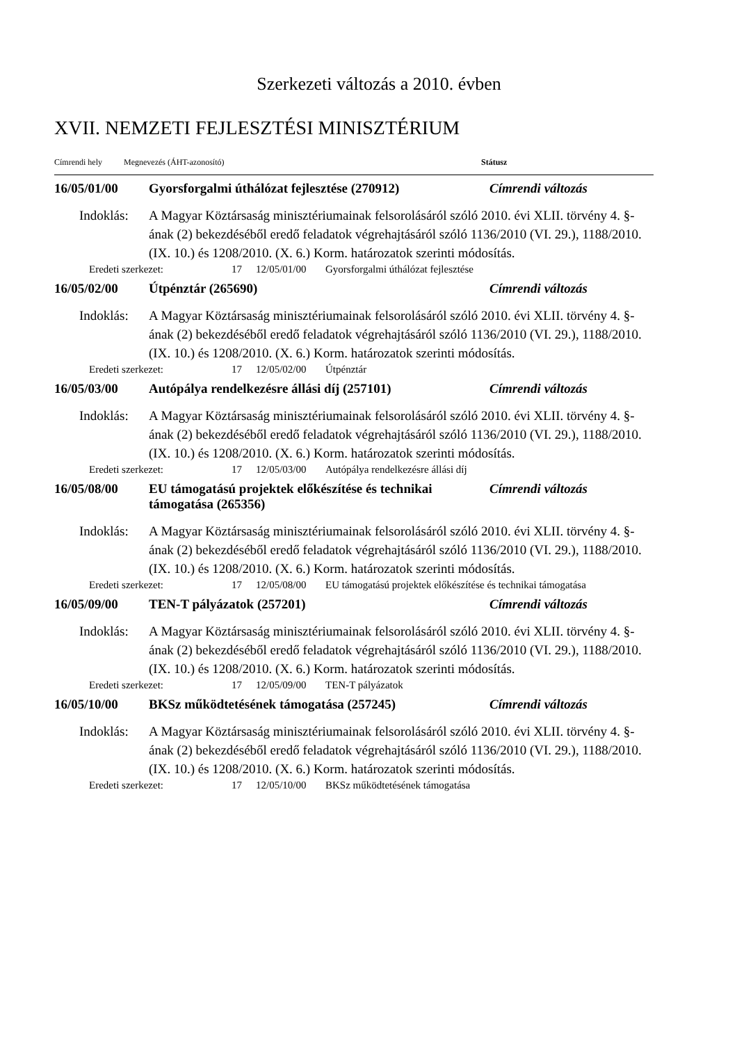Szerkezeti változás a 2010. évben
XVII. NEMZETI FEJLESZTÉSI MINISZTÉRIUM
Címrendi hely Megnevezés (ÁHT-azonosító) Státusz
16/05/01/00 Gyorsforgalmi úthálózat fejlesztése (270912)
Címrendi változás
Indoklás: A Magyar Köztársaság minisztériumainak felsorolásáról szóló 2010. évi XLII. törvény 4. §-ának (2) bekezdéséből eredő feladatok végrehajtásáról szóló 1136/2010 (VI. 29.), 1188/2010. (IX. 10.) és 1208/2010. (X. 6.) Korm. határozatok szerinti módosítás.
Eredeti szerkezet: 17 12/05/01/00 Gyorsforgalmi úthálózat fejlesztése
16/05/02/00 Útpénztár (265690) Címrendi változás
Indoklás: A Magyar Köztársaság minisztériumainak felsorolásáról szóló 2010. évi XLII. törvény 4. §-ának (2) bekezdéséből eredő feladatok végrehajtásáról szóló 1136/2010 (VI. 29.), 1188/2010. (IX. 10.) és 1208/2010. (X. 6.) Korm. határozatok szerinti módosítás.
Eredeti szerkezet: 17 12/05/02/00 Útpénztár
16/05/03/00 Autópálya rendelkezésre állási díj (257101)
Címrendi változás
Indoklás: A Magyar Köztársaság minisztériumainak felsorolásáról szóló 2010. évi XLII. törvény 4. §-ának (2) bekezdéséből eredő feladatok végrehajtásáról szóló 1136/2010 (VI. 29.), 1188/2010. (IX. 10.) és 1208/2010. (X. 6.) Korm. határozatok szerinti módosítás.
Eredeti szerkezet: 17 12/05/03/00 Autópálya rendelkezésre állási díj
16/05/08/00 EU támogatású projektek előkészítése és technikai támogatása (265356)
Címrendi változás
Indoklás: A Magyar Köztársaság minisztériumainak felsorolásáról szóló 2010. évi XLII. törvény 4. §-ának (2) bekezdéséből eredő feladatok végrehajtásáról szóló 1136/2010 (VI. 29.), 1188/2010. (IX. 10.) és 1208/2010. (X. 6.) Korm. határozatok szerinti módosítás.
Eredeti szerkezet: 17 12/05/08/00 EU támogatású projektek előkészítése és technikai támogatása
16/05/09/00 TEN-T pályázatok (257201) Címrendi változás
Indoklás: A Magyar Köztársaság minisztériumainak felsorolásáról szóló 2010. évi XLII. törvény 4. §-ának (2) bekezdéséből eredő feladatok végrehajtásáról szóló 1136/2010 (VI. 29.), 1188/2010. (IX. 10.) és 1208/2010. (X. 6.) Korm. határozatok szerinti módosítás.
Eredeti szerkezet: 17 12/05/09/00 TEN-T pályázatok
16/05/10/00 BKSz működtetésének támogatása (257245) Címrendi változás
Indoklás: A Magyar Köztársaság minisztériumainak felsorolásáról szóló 2010. évi XLII. törvény 4. §-ának (2) bekezdéséből eredő feladatok végrehajtásáról szóló 1136/2010 (VI. 29.), 1188/2010. (IX. 10.) és 1208/2010. (X. 6.) Korm. határozatok szerinti módosítás.
Eredeti szerkezet: 17 12/05/10/00 BKSz működtetésének támogatása